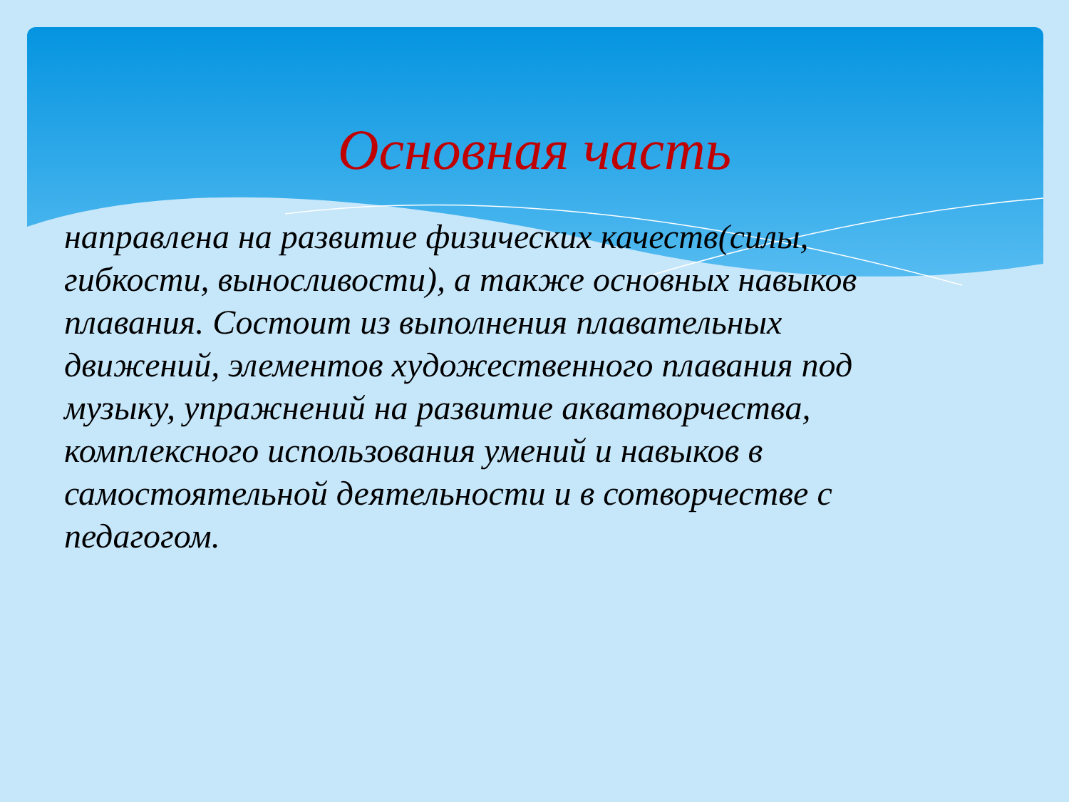Основная часть
направлена на развитие физических качеств(силы, гибкости, выносливости), а также основных навыков плавания. Состоит из выполнения плавательных движений, элементов художественного плавания под музыку, упражнений на развитие акватворчества, комплексного использования умений и навыков в самостоятельной деятельности и в сотворчестве с педагогом.